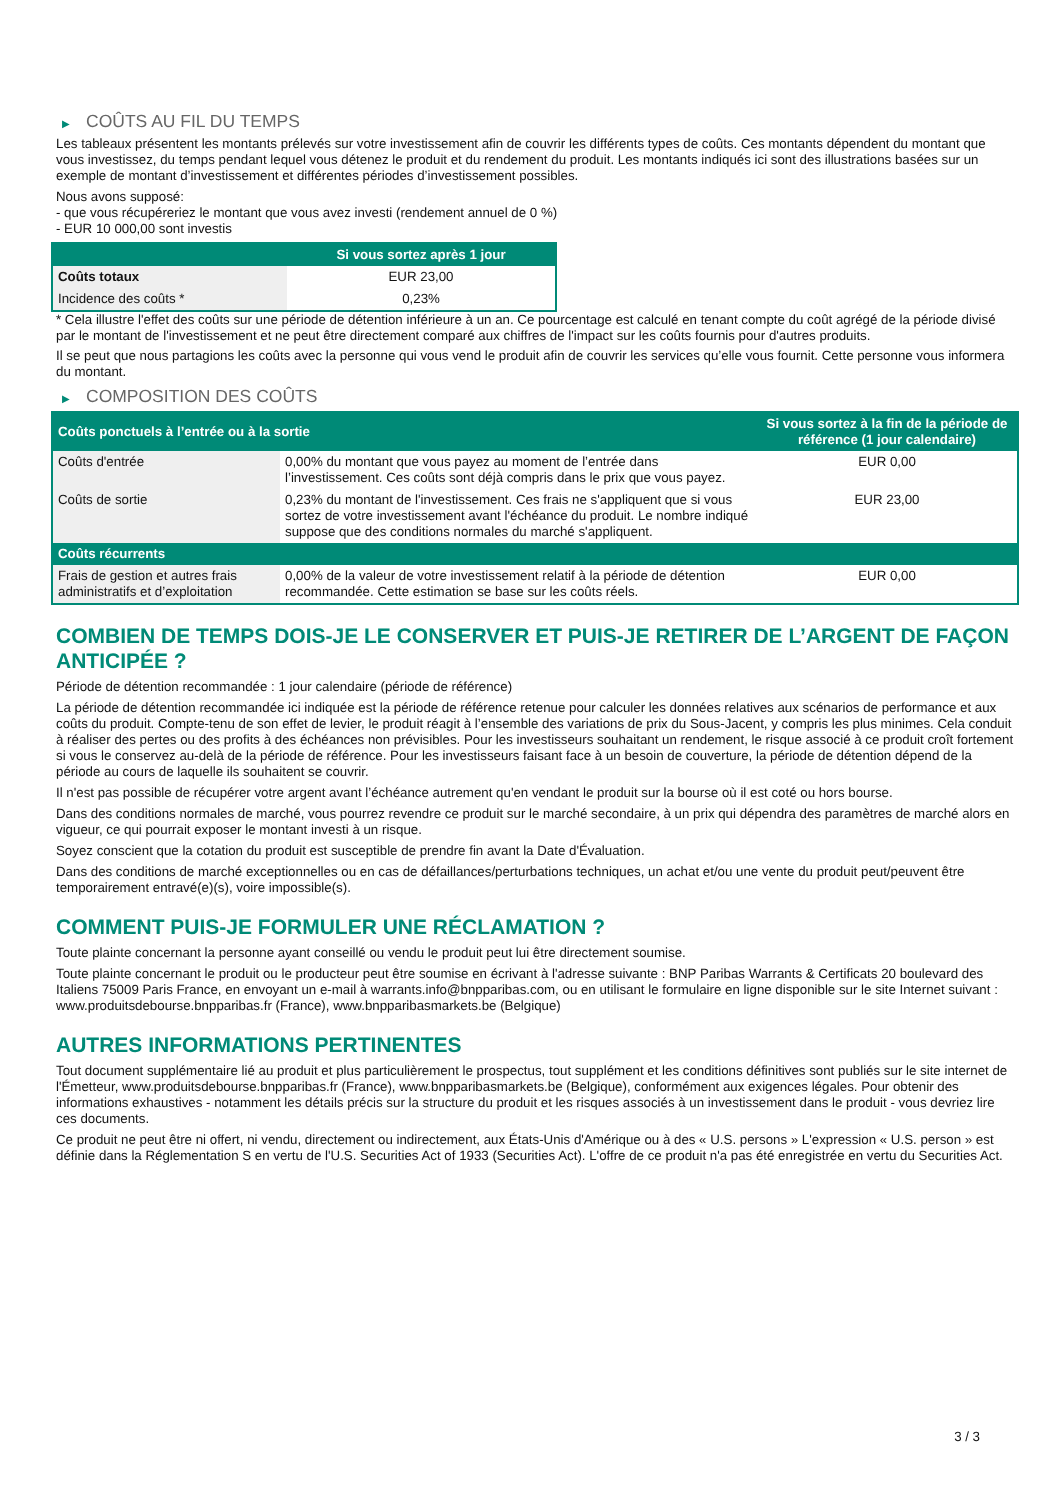▶ COÛTS AU FIL DU TEMPS
Les tableaux présentent les montants prélevés sur votre investissement afin de couvrir les différents types de coûts. Ces montants dépendent du montant que vous investissez, du temps pendant lequel vous détenez le produit et du rendement du produit. Les montants indiqués ici sont des illustrations basées sur un exemple de montant d’investissement et différentes périodes d’investissement possibles.
Nous avons supposé:
- que vous récupéreriez le montant que vous avez investi (rendement annuel de 0 %)
- EUR 10 000,00 sont investis
| | Si vous sortez après 1 jour |
| --- | --- |
| Coûts totaux | EUR 23,00 |
| Incidence des coûts * | 0,23% |
* Cela illustre l'effet des coûts sur une période de détention inférieure à un an. Ce pourcentage est calculé en tenant compte du coût agrégé de la période divisé par le montant de l'investissement et ne peut être directement comparé aux chiffres de l'impact sur les coûts fournis pour d'autres produits.
Il se peut que nous partagions les coûts avec la personne qui vous vend le produit afin de couvrir les services qu’elle vous fournit. Cette personne vous informera du montant.
▶ COMPOSITION DES COÛTS
| Coûts ponctuels à l’entrée ou à la sortie | | Si vous sortez à la fin de la période de référence (1 jour calendaire) |
| --- | --- | --- |
| Coûts d'entrée | 0,00% du montant que vous payez au moment de l’entrée dans l’investissement. Ces coûts sont déjà compris dans le prix que vous payez. | EUR 0,00 |
| Coûts de sortie | 0,23% du montant de l'investissement. Ces frais ne s'appliquent que si vous sortez de votre investissement avant l'échéance du produit. Le nombre indiqué suppose que des conditions normales du marché s'appliquent. | EUR 23,00 |
| Coûts récurrents | | |
| Frais de gestion et autres frais administratifs et d’exploitation | 0,00% de la valeur de votre investissement relatif à la période de détention recommandée. Cette estimation se base sur les coûts réels. | EUR 0,00 |
COMBIEN DE TEMPS DOIS-JE LE CONSERVER ET PUIS-JE RETIRER DE L’ARGENT DE FAÇON ANTICIPÉE ?
Période de détention recommandée : 1 jour calendaire (période de référence)
La période de détention recommandée ici indiquée est la période de référence retenue pour calculer les données relatives aux scénarios de performance et aux coûts du produit. Compte-tenu de son effet de levier, le produit réagit à l’ensemble des variations de prix du Sous-Jacent, y compris les plus minimes. Cela conduit à réaliser des pertes ou des profits à des échéances non prévisibles. Pour les investisseurs souhaitant un rendement, le risque associé à ce produit croît fortement si vous le conservez au-delà de la période de référence. Pour les investisseurs faisant face à un besoin de couverture, la période de détention dépend de la période au cours de laquelle ils souhaitent se couvrir.
Il n'est pas possible de récupérer votre argent avant l’échéance autrement qu'en vendant le produit sur la bourse où il est coté ou hors bourse.
Dans des conditions normales de marché, vous pourrez revendre ce produit sur le marché secondaire, à un prix qui dépendra des paramètres de marché alors en vigueur, ce qui pourrait exposer le montant investi à un risque.
Soyez conscient que la cotation du produit est susceptible de prendre fin avant la Date d'Évaluation.
Dans des conditions de marché exceptionnelles ou en cas de défaillances/perturbations techniques, un achat et/ou une vente du produit peut/peuvent être temporairement entravé(e)(s), voire impossible(s).
COMMENT PUIS-JE FORMULER UNE RÉCLAMATION ?
Toute plainte concernant la personne ayant conseillé ou vendu le produit peut lui être directement soumise.
Toute plainte concernant le produit ou le producteur peut être soumise en écrivant à l'adresse suivante : BNP Paribas Warrants & Certificats 20 boulevard des Italiens 75009 Paris France, en envoyant un e-mail à warrants.info@bnpparibas.com, ou en utilisant le formulaire en ligne disponible sur le site Internet suivant : www.produitsdebourse.bnpparibas.fr (France), www.bnpparibasmarkets.be (Belgique)
AUTRES INFORMATIONS PERTINENTES
Tout document supplémentaire lié au produit et plus particulièrement le prospectus, tout supplément et les conditions définitives sont publiés sur le site internet de l'Émetteur, www.produitsdebourse.bnpparibas.fr (France), www.bnpparibasmarkets.be (Belgique), conformément aux exigences légales. Pour obtenir des informations exhaustives - notamment les détails précis sur la structure du produit et les risques associés à un investissement dans le produit - vous devriez lire ces documents.
Ce produit ne peut être ni offert, ni vendu, directement ou indirectement, aux États-Unis d'Amérique ou à des « U.S. persons » L'expression « U.S. person » est définie dans la Réglementation S en vertu de l'U.S. Securities Act of 1933 (Securities Act). L'offre de ce produit n'a pas été enregistrée en vertu du Securities Act.
3 / 3